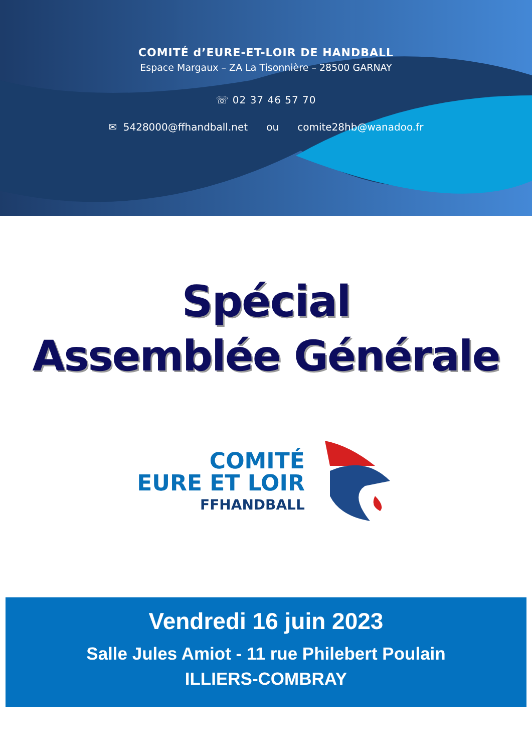COMITÉ d’EURE-ET-LOIR DE HANDBALL
Espace Margaux – ZA La Tisonnière – 28500 GARNAY
☏ 02 37 46 57 70
✉ 5428000@ffhandball.net ou comite28hb@wanadoo.fr
Spécial
Assemblée Générale
COMITÉ
EURE ET LOIR
FFHANDBALL
Vendredi 16 juin 2023
Salle Jules Amiot - 11 rue Philebert Poulain
ILLIERS-COMBRAY